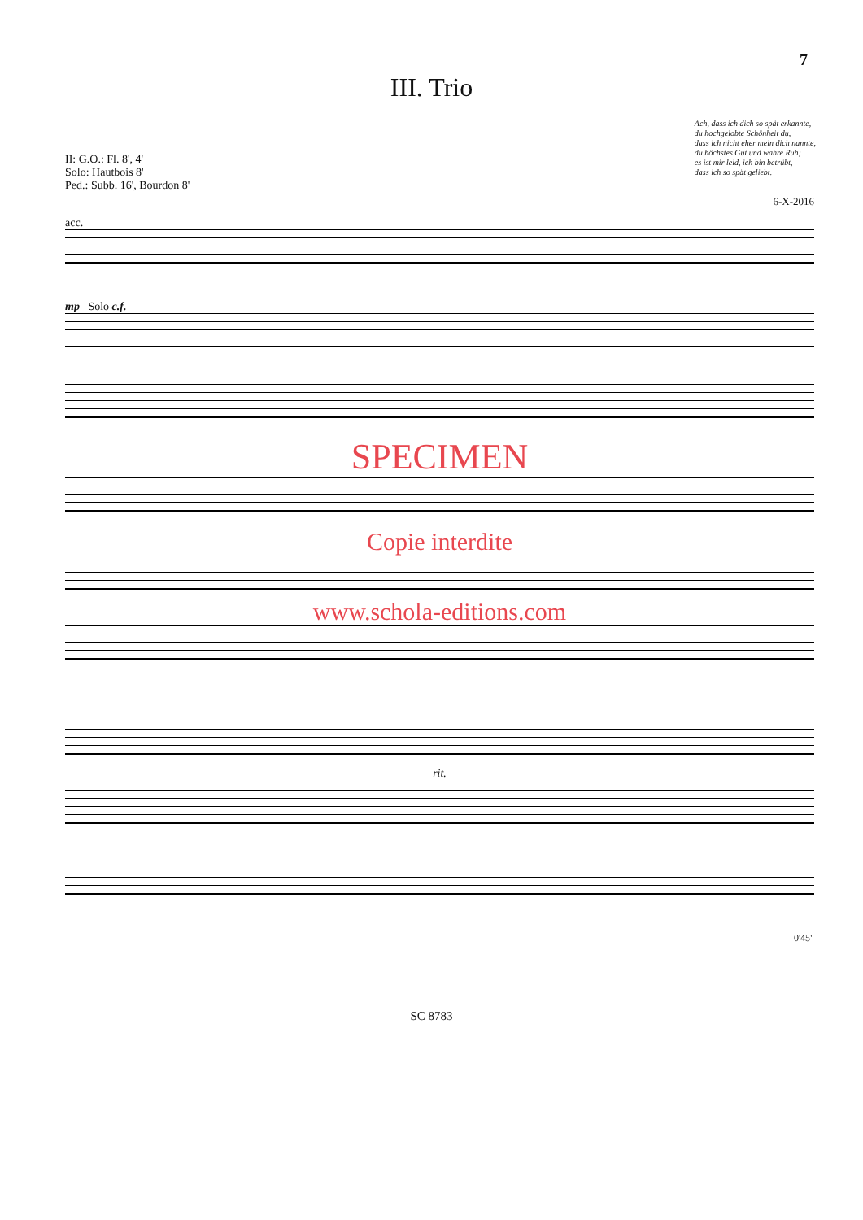7
III. Trio
II: G.O.: Fl. 8', 4'
Solo: Hautbois 8'
Ped.: Subb. 16', Bourdon 8'
Ach, dass ich dich so spät erkannte,
du hochgelobte Schönheit du,
dass ich nicht eher mein dich nannte,
du höchstes Gut und wahre Ruh;
es ist mir leid, ich bin betrübt,
dass ich so spät geliebt.
6-X-2016
acc.
mp Solo c.f.
SPECIMEN
Copie interdite
www.schola-editions.com
rit.
0'45"
SC 8783